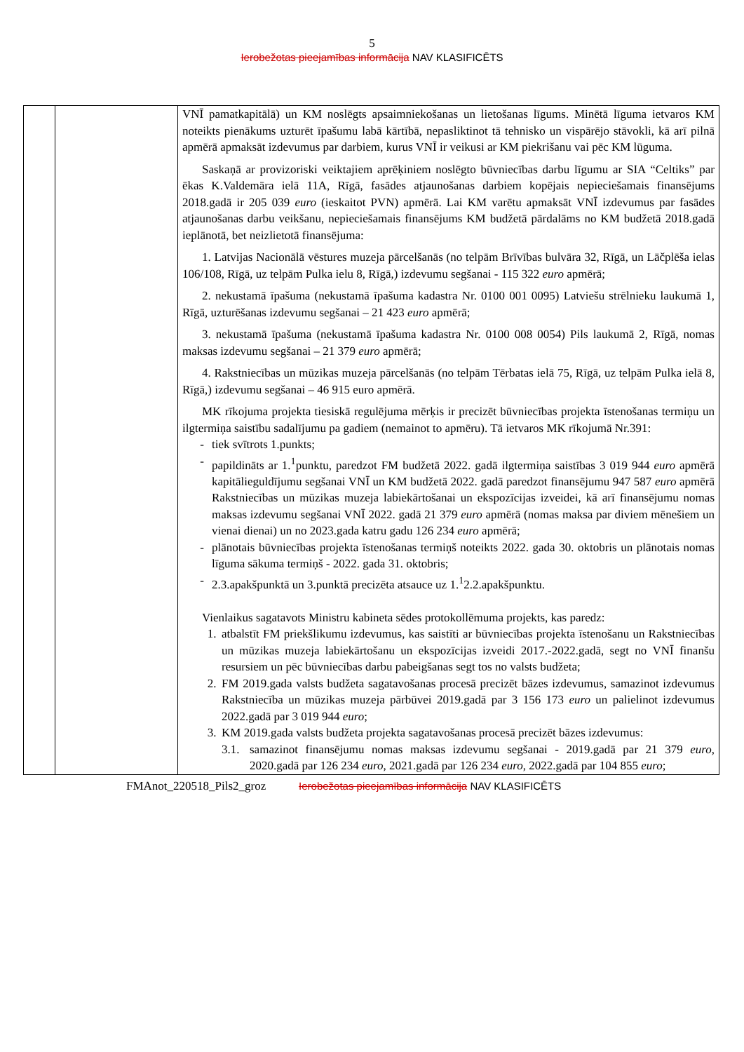5
Ierobežotas pieejamības informācija NAV KLASIFICĒTS
| | | VNĪ pamatkapitālā) un KM noslēgts apsaimniekošanas un lietošanas līgums. Minētā līguma ietvaros KM noteikts pienākums uzturēt īpašumu labā kārtībā, nepasliktinot tā tehnisko un vispārējo stāvokli, kā arī pilnā apmērā apmaksāt izdevumus par darbiem, kurus VNĪ ir veikusi ar KM piekrišanu vai pēc KM lūguma. Saskaņā ar provizoriski veiktajiem aprēķiniem noslēgto būvniecības darbu līgumu ar SIA “Celtiks” par ēkas K.Valdemāra ielā 11A, Rīgā, fasādes atjaunošanas darbiem kopējais nepieciešamais finansējums 2018.gadā ir 205 039 euro (ieskaitot PVN) apmērā. Lai KM varētu apmaksāt VNĪ izdevumus par fasādes atjaunošanas darbu veikšanu, nepieciešamais finansējums KM budžetā pārdalāms no KM budžetā 2018.gadā ieplānotā, bet neizlietotā finansējuma: 1. Latvijas Nacionālā vēstures muzeja pārcelšanās (no telpām Brīvības bulvāra 32, Rīgā, un Lāčplēša ielas 106/108, Rīgā, uz telpām Pulka ielu 8, Rīgā,) izdevumu segšanai - 115 322 euro apmērā; 2. nekustamā īpašuma (nekustamā īpašuma kadastra Nr. 0100 001 0095) Latviešu strēlnieku laukumā 1, Rīgā, uzturēšanas izdevumu segšanai – 21 423 euro apmērā; 3. nekustamā īpašuma (nekustamā īpašuma kadastra Nr. 0100 008 0054) Pils laukumā 2, Rīgā, nomas maksas izdevumu segšanai – 21 379 euro apmērā; 4. Rakstniecības un mūzikas muzeja pārcelšanās (no telpām Tērbatas ielā 75, Rīgā, uz telpām Pulka ielā 8, Rīgā,) izdevumu segšanai – 46 915 euro apmērā. MK rīkojuma projekta tiesiskā regulējuma mērķis ir precizēt būvniecības projekta īstenošanas termiņu un ilgtermiņa saistību sadalījumu pa gadiem (nemainot to apmēru). Tā ietvaros MK rīkojumā Nr.391: - tiek svītrots 1.punkts; - papildināts ar 1.<sup>1</sup>punktu, paredzot FM budžetā 2022. gadā ilgtermiņa saistības 3 019 944 euro apmērā kapitālieguldījumu segšanai VNĪ un KM budžetā 2022. gadā paredzot finansējumu 947 587 euro apmērā Rakstniecības un mūzikas muzeja labiekārtošanai un ekspozīcijas izveidei, kā arī finansējumu nomas maksas izdevumu segšanai VNĪ 2022. gadā 21 379 euro apmērā (nomas maksa par diviem mēnešiem un vienai dienai) un no 2023.gada katru gadu 126 234 euro apmērā; - plānotais būvniecības projekta īstenošanas termiņš noteikts 2022. gada 30. oktobris un plānotais nomas līguma sākuma termiņš - 2022. gada 31. oktobris; - 2.3.apakšpunktā un 3.punktā precizēta atsauce uz 1.<sup>1</sup>2.2.apakšpunktu. Vienlaikus sagatavots Ministru kabineta sēdes protokollēmuma projekts, kas paredz: 1. atbalstīt FM priekšlikumu izdevumus, kas saistīti ar būvniecības projekta īstenošanu un Rakstniecības un mūzikas muzeja labiekārtošanu un ekspozīcijas izveidi 2017.-2022.gadā, segt no VNĪ finanšu resursiem un pēc būvniecības darbu pabeigšanas segt tos no valsts budžeta; 2. FM 2019.gada valsts budžeta sagatavošanas procesā precizēt bāzes izdevumus, samazinot izdevumus Rakstniecība un mūzikas muzeja pārbūvei 2019.gadā par 3 156 173 euro un palielinot izdevumus 2022.gadā par 3 019 944 euro ; 3. KM 2019.gada valsts budžeta projekta sagatavošanas procesā precizēt bāzes izdevumus: 3.1. samazinot finansējumu nomas maksas izdevumu segšanai - 2019.gadā par 21 379 euro , 2020.gadā par 126 234 euro , 2021.gadā par 126 234 euro , 2022.gadā par 104 855 euro ; |
FMAnot_220518_Pils2_groz Ierobežotas pieejamības informācija NAV KLASIFICĒTS